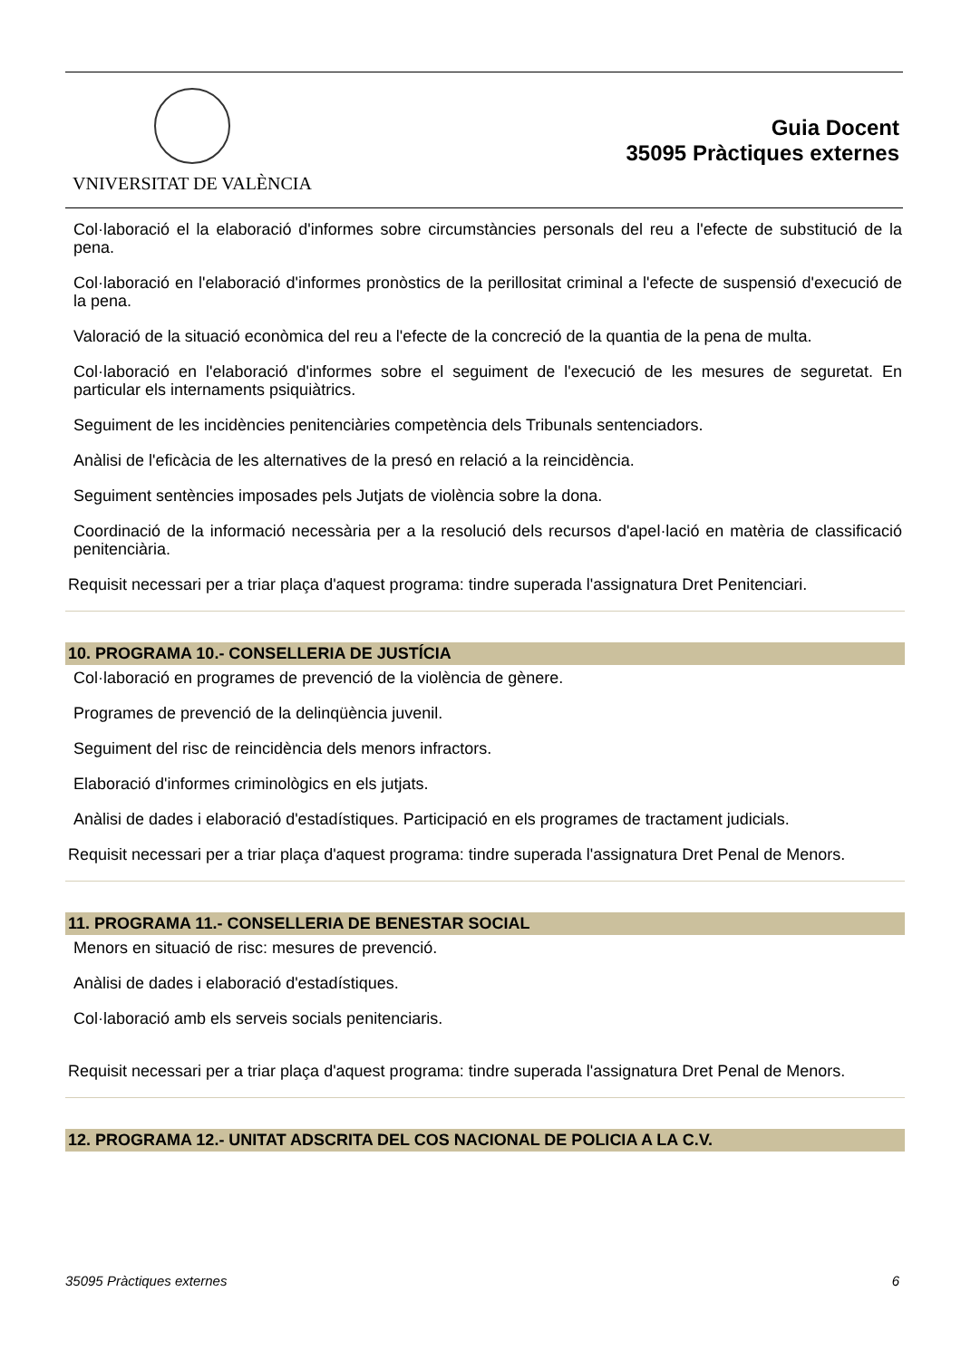VNIVERSITAT DE VALÈNCIA
Guia Docent
35095 Pràctiques externes
Col·laboració el la elaboració d'informes sobre circumstàncies personals del reu a l'efecte de substitució de la pena.
Col·laboració en l'elaboració d'informes pronòstics de la perillositat criminal a l'efecte de suspensió d'execució de la pena.
Valoració de la situació econòmica del reu a l'efecte de la concreció de la quantia de la pena de multa.
Col·laboració en l'elaboració d'informes sobre el seguiment de l'execució de les mesures de seguretat. En particular els internaments psiquiàtrics.
Seguiment de les incidències penitenciàries competència dels Tribunals sentenciadors.
Anàlisi de l'eficàcia de les alternatives de la presó en relació a la reincidència.
Seguiment sentències imposades pels Jutjats de violència sobre la dona.
Coordinació de la informació necessària per a la resolució dels recursos d'apel·lació en matèria de classificació penitenciària.
Requisit necessari per a triar plaça d'aquest programa: tindre superada l'assignatura Dret Penitenciari.
10. PROGRAMA 10.- CONSELLERIA DE JUSTÍCIA
Col·laboració en programes de prevenció de la violència de gènere.
Programes de prevenció de la delinqüència juvenil.
Seguiment del risc de reincidència dels menors infractors.
Elaboració d'informes criminològics en els jutjats.
Anàlisi de dades i elaboració d'estadístiques. Participació en els programes de tractament judicials.
Requisit necessari per a triar plaça d'aquest programa: tindre superada l'assignatura Dret Penal de Menors.
11. PROGRAMA 11.- CONSELLERIA DE BENESTAR SOCIAL
Menors en situació de risc: mesures de prevenció.
Anàlisi de dades i elaboració d'estadístiques.
Col·laboració amb els serveis socials penitenciaris.
Requisit necessari per a triar plaça d'aquest programa: tindre superada l'assignatura Dret Penal de Menors.
12. PROGRAMA 12.- UNITAT ADSCRITA DEL COS NACIONAL DE POLICIA A LA C.V.
35095 Pràctiques externes 6